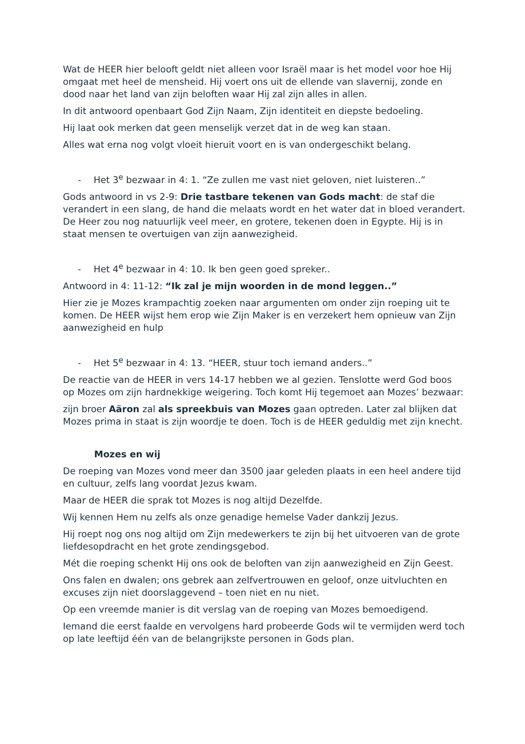Wat de HEER hier belooft geldt niet alleen voor Israël maar is het model voor hoe Hij omgaat met heel de mensheid. Hij voert ons uit de ellende van slavernij, zonde en dood naar het land van zijn beloften waar Hij zal zijn alles in allen.
In dit antwoord openbaart God Zijn Naam, Zijn identiteit en diepste bedoeling.
Hij laat ook merken dat geen menselijk verzet dat in de weg kan staan.
Alles wat erna nog volgt vloeit hieruit voort en is van ondergeschikt belang.
- Het 3<sup>e</sup> bezwaar in 4: 1. “Ze zullen me vast niet geloven, niet luisteren..”
Gods antwoord in vs 2-9: Drie tastbare tekenen van Gods macht: de staf die verandert in een slang, de hand die melaats wordt en het water dat in bloed verandert. De Heer zou nog natuurlijk veel meer, en grotere, tekenen doen in Egypte. Hij is in staat mensen te overtuigen van zijn aanwezigheid.
- Het 4<sup>e</sup> bezwaar in 4: 10. Ik ben geen goed spreker..
Antwoord in 4: 11-12: “Ik zal je mijn woorden in de mond leggen..”
Hier zie je Mozes krampachtig zoeken naar argumenten om onder zijn roeping uit te komen. De HEER wijst hem erop wie Zijn Maker is en verzekert hem opnieuw van Zijn aanwezigheid en hulp
- Het 5<sup>e</sup> bezwaar in 4: 13. “HEER, stuur toch iemand anders..”
De reactie van de HEER in vers 14-17 hebben we al gezien. Tenslotte werd God boos op Mozes om zijn hardnekkige weigering. Toch komt Hij tegemoet aan Mozes’ bezwaar:
zijn broer Aäron zal als spreekbuis van Mozes gaan optreden. Later zal blijken dat Mozes prima in staat is zijn woordje te doen. Toch is de HEER geduldig met zijn knecht.
Mozes en wij
De roeping van Mozes vond meer dan 3500 jaar geleden plaats in een heel andere tijd en cultuur, zelfs lang voordat Jezus kwam.
Maar de HEER die sprak tot Mozes is nog altijd Dezelfde.
Wij kennen Hem nu zelfs als onze genadige hemelse Vader dankzij Jezus.
Hij roept nog ons nog altijd om Zijn medewerkers te zijn bij het uitvoeren van de grote liefdesopdracht en het grote zendingsgebod.
Mét die roeping schenkt Hij ons ook de beloften van zijn aanwezigheid en Zijn Geest.
Ons falen en dwalen; ons gebrek aan zelfvertrouwen en geloof, onze uitvluchten en excuses zijn niet doorslaggevend – toen niet en nu niet.
Op een vreemde manier is dit verslag van de roeping van Mozes bemoedigend.
Iemand die eerst faalde en vervolgens hard probeerde Gods wil te vermijden werd toch op late leeftijd één van de belangrijkste personen in Gods plan.